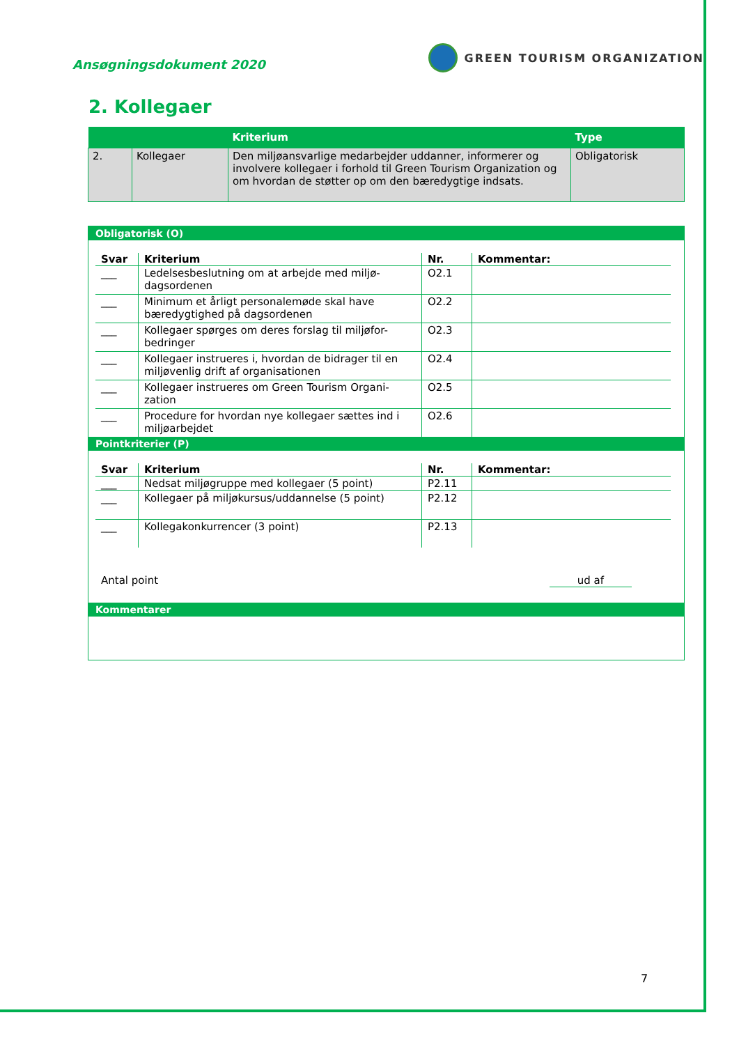Ansøgningsdokument 2020
GREEN TOURISM ORGANIZATION
2. Kollegaer
| | | Kriterium | Type |
| --- | --- | --- | --- |
| 2. | Kollegaer | Den miljøansvarlige medarbejder uddanner, informerer og involvere kollegaer i forhold til Green Tourism Organization og om hvordan de støtter op om den bæredygtige indsats. | Obligatorisk |
Obligatorisk (O)
| Svar | Kriterium | Nr. | Kommentar: |
| --- | --- | --- | --- |
| ___ | Ledelsesbeslutning om at arbejde med miljø-dagsordenen | O2.1 | |
| ___ | Minimum et årligt personalemøde skal have bæredygtighed på dagsordenen | O2.2 | |
| ___ | Kollegaer spørges om deres forslag til miljøfor-bedringer | O2.3 | |
| ___ | Kollegaer instrueres i, hvordan de bidrager til en miljøvenlig drift af organisationen | O2.4 | |
| ___ | Kollegaer instrueres om Green Tourism Organi-zation | O2.5 | |
| ___ | Procedure for hvordan nye kollegaer sættes ind i miljøarbejdet | O2.6 | |
Pointkriterier (P)
| Svar | Kriterium | Nr. | Kommentar: |
| --- | --- | --- | --- |
| ___ | Nedsat miljøgruppe med kollegaer (5 point) | P2.11 | |
| ___ | Kollegaer på miljøkursus/uddannelse (5 point) | P2.12 | |
| ___ | Kollegakonkurrencer (3 point) | P2.13 | |
Antal point ud af
Kommentarer
7